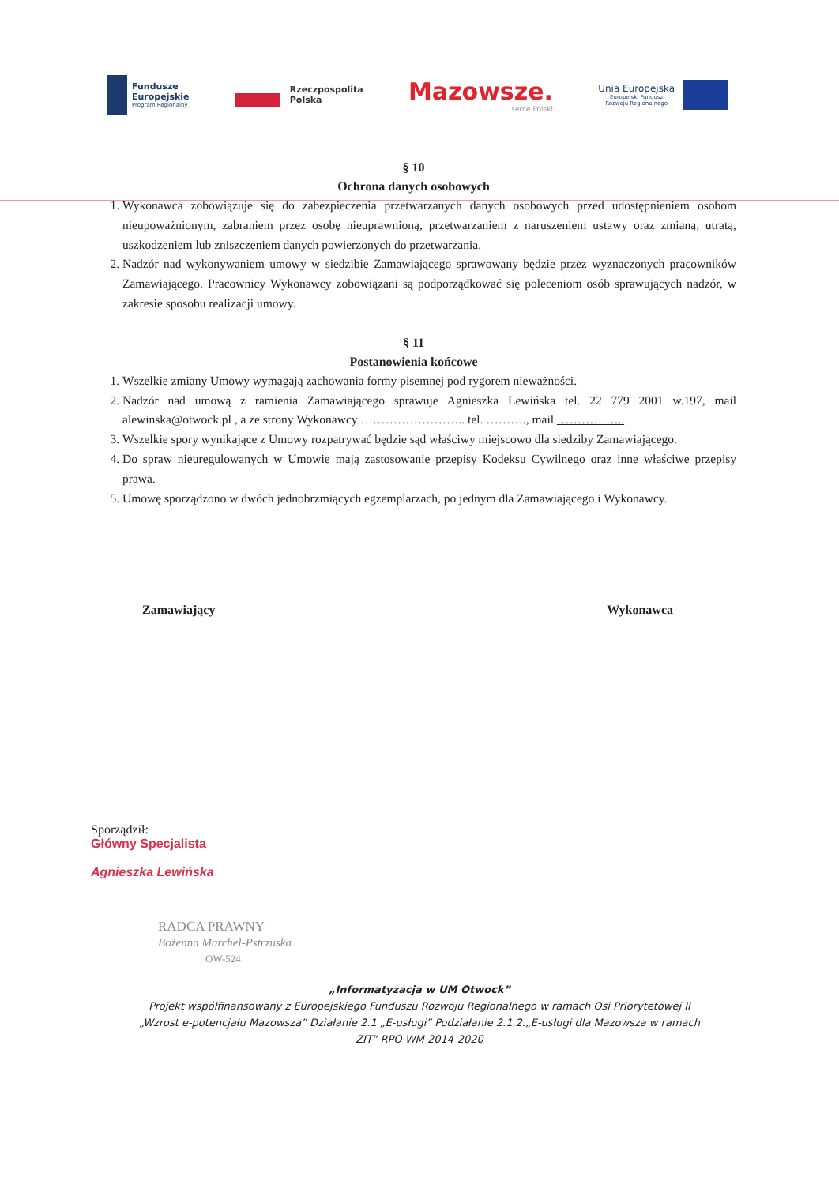Fundusze
Europejskie
Program Regionalny
Rzeczpospolita
Polska
Mazowsze.
serce Polski
Unia Europejska
Europejski Fundusz
Rozwoju Regionalnego
§ 10
Ochrona danych osobowych
1. Wykonawca zobowiązuje się do zabezpieczenia przetwarzanych danych osobowych przed udostępnieniem osobom nieupoważnionym, zabraniem przez osobę nieuprawnioną, przetwarzaniem z naruszeniem ustawy oraz zmianą, utratą, uszkodzeniem lub zniszczeniem danych powierzonych do przetwarzania.
2. Nadzór nad wykonywaniem umowy w siedzibie Zamawiającego sprawowany będzie przez wyznaczonych pracowników Zamawiającego. Pracownicy Wykonawcy zobowiązani są podporządkować się poleceniom osób sprawujących nadzór, w zakresie sposobu realizacji umowy.
§ 11
Postanowienia końcowe
1. Wszelkie zmiany Umowy wymagają zachowania formy pisemnej pod rygorem nieważności.
2. Nadzór nad umową z ramienia Zamawiającego sprawuje Agnieszka Lewińska tel. 22 779 2001 w.197, mail alewinska@otwock.pl , a ze strony Wykonawcy …………………….. tel. ………., mail ……………..
3. Wszelkie spory wynikające z Umowy rozpatrywać będzie sąd właściwy miejscowo dla siedziby Zamawiającego.
4. Do spraw nieuregulowanych w Umowie mają zastosowanie przepisy Kodeksu Cywilnego oraz inne właściwe przepisy prawa.
5. Umowę sporządzono w dwóch jednobrzmiących egzemplarzach, po jednym dla Zamawiającego i Wykonawcy.
Zamawiający Wykonawca
Sporządził:
Główny Specjalista
Agnieszka Lewińska
RADCA PRAWNY
Bożenna Marchel-Pstrzuska
OW-524
„Informatyzacja w UM Otwock”
Projekt współfinansowany z Europejskiego Funduszu Rozwoju Regionalnego w ramach Osi Priorytetowej II
„Wzrost e-potencjału Mazowsza” Działanie 2.1 „E-usługi” Podziałanie 2.1.2.„E-usługi dla Mazowsza w ramach
ZIT” RPO WM 2014-2020